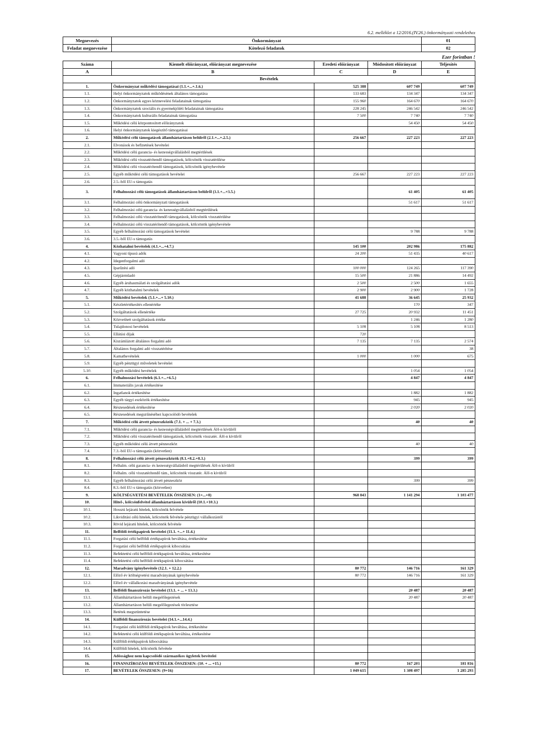6.2. melléklet a 12/2016.(IV.26.) önkormányzati rendelethez
| Megnevezés | Önkormányzat | 01 |
| Feladat megnevezése | Kötelező feladatok | 02 |
Ezer forintban !
| Száma | Kiemelt előirányzat, előirányzat megnevezése | Eredeti előirányzat | Módosított előirányzat | Teljesítés |
| --- | --- | --- | --- | --- |
| A | B | C | D | E |
| Bevételek | | | | |
| 1. | Önkormányzat működési támogatásai (1.1.+...+.1.6.) | 525 388 | 607 749 | 607 749 |
| 1.1. | Helyi önkormányzatok működésének általános támogatása | 133 683 | 134 347 | 134 347 |
| 1.2. | Önkormányzatok egyes köznevelési feladatainak támogatása | 155 960 | 164 670 | 164 670 |
| 1.3. | Önkormányzatok szociális és gyermekjóléti feladatainak támogatása | 228 245 | 246 542 | 246 542 |
| 1.4. | Önkormányzatok kulturális feladatainak támogatása | 7 500 | 7 740 | 7 740 |
| 1.5. | Működési célú központosított előirányzatok | | 54 450 | 54 450 |
| 1.6. | Helyi önkormányzatok kiegészítő támogatásai | | | |
| 2. | Működési célú támogatások államháztartáson belülről (2.1.+...+.2.5.) | 256 667 | 227 223 | 227 223 |
| 2.1. | Elvonások és befizetések bevételei | | | |
| 2.2. | Működési célú garancia- és kezességvállalásból megtérülések | | | |
| 2.3. | Működési célú visszatérítendő támogatások, kölcsönök visszatérülése | | | |
| 2.4. | Működési célú visszatérítendő támogatások, kölcsönök igénybevétele | | | |
| 2.5. | Egyéb működési célú támogatások bevételei | 256 667 | 227 223 | 227 223 |
| 2.6. | 2.5.-ből EU-s támogatás | | | |
| 3. | Felhalmozási célú támogatások államháztartáson belülről (3.1.+...+3.5.) | | 61 405 | 61 405 |
| 3.1. | Felhalmozási célú önkormányzati támogatások | | 51 617 | 51 617 |
| 3.2. | Felhalmozási célú garancia- és kezességvállalásból megtérülések | | | |
| 3.3. | Felhalmozási célú visszatérítendő támogatások, kölcsönök visszatérülése | | | |
| 3.4. | Felhalmozási célú visszatérítendő támogatások, kölcsönök igénybevétele | | | |
| 3.5. | Egyéb felhalmozási célú támogatások bevételei | | 9 788 | 9 788 |
| 3.6. | 3.5.-ből EU-s támogatás | | | |
| 4. | Közhatalmi bevételek (4.1.+...+4.7.) | 145 100 | 202 986 | 175 882 |
| 4.1. | Vagyoni típusú adók | 24 200 | 51 435 | 40 617 |
| 4.2. | Idegenforgalmi adó | | | |
| 4.3. | Iparűzési adó | 100 000 | 124 265 | 117 390 |
| 4.5. | Gépjárműadó | 15 500 | 21 886 | 14 492 |
| 4.6. | Egyéb áruhasználati és szolgáltatási adók | 2 500 | 2 500 | 1 655 |
| 4.7. | Egyéb közhatalmi bevételek | 2 900 | 2 900 | 1 728 |
| 5. | Működési bevételek (5.1.+...+ 5.10.) | 41 688 | 36 645 | 25 932 |
| 5.1. | Készletértékesítés ellenértéke | | 170 | 347 |
| 5.2. | Szolgáltatások ellenértéke | 27 725 | 20 932 | 11 451 |
| 5.3. | Közvetített szolgáltatások értéke | | 1 246 | 1 280 |
| 5.4. | Tulajdonosi bevételek | 5 108 | 5 108 | 8 513 |
| 5.5. | Ellátási díjak | 720 | | |
| 5.6. | Kiszámlázott általános forgalmi adó | 7 135 | 7 135 | 2 574 |
| 5.7. | Általános forgalmi adó visszatérítése | | | 38 |
| 5.8. | Kamatbevételek | 1 000 | 1 000 | 675 |
| 5.9. | Egyéb pénzügyi műveletek bevételei | | | |
| 5.10. | Egyéb működési bevételek | | 1 054 | 1 054 |
| 6. | Felhalmozási bevételek (6.1.+...+6.5.) | | 4 847 | 4 847 |
| 6.1. | Immateriális javak értékesítése | | | |
| 6.2. | Ingatlanok értékesítése | | 1 882 | 1 882 |
| 6.3. | Egyéb tárgyi eszközök értékesítése | | 945 | 945 |
| 6.4. | Részesedések értékesítése | | 2 020 | 2 020 |
| 6.5. | Részesedések megszűnéséhez kapcsolódó bevételek | | | |
| 7. | Működési célú átvett pénzeszközök (7.1. + ... + 7.3.) | | 40 | 40 |
| 7.1. | Működési célú garancia- és kezességvállalásból megtérülések ÁH-n kívülről | | | |
| 7.2. | Működési célú visszatérítendő támogatások, kölcsönök visszatér. ÁH-n kívülről | | | |
| 7.3. | Egyéb működési célú átvett pénzeszköz | | 40 | 40 |
| 7.4. | 7.3.-ból EU-s támogatás (közvetlen) | | | |
| 8. | Felhalmozási célú átvett pénzeszközök (8.1.+8.2.+8.3.) | | 399 | 399 |
| 8.1. | Felhalm. célú garancia- és kezességvállalásból megtérülések ÁH-n kívülről | | | |
| 8.2. | Felhalm. célú visszatérítendő tám., kölcsönök visszatér. ÁH-n kívülről | | | |
| 8.3. | Egyéb felhalmozási célú átvett pénzeszköz | | 399 | 399 |
| 8.4. | 8.3.-ból EU-s támogatás (közvetlen) | | | |
| 9. | KÖLTSÉGVETÉSI BEVÉTELEK ÖSSZESEN: (1+...+8) | 968 843 | 1 141 294 | 1 103 477 |
| 10. | Hitel-, kölcsönfelvétel államháztartáson kívülről (10.1.+10.3.) | | | |
| 10.1. | Hosszú lejáratú hitelek, kölcsönök felvétele | | | |
| 10.2. | Likviditási célú hitelek, kölcsönök felvétele pénzügyi vállalkozástól | | | |
| 10.3. | Rövid lejáratú hitelek, kölcsönök felvétele | | | |
| 11. | Belföldi értékpapírok bevételei (11.1. +...+ 11.4.) | | | |
| 11.1. | Forgatási célú belföldi értékpapírok beváltása, értékesítése | | | |
| 11.2. | Forgatási célú belföldi értékpapírok kibocsátása | | | |
| 11.3. | Befektetési célú belföldi értékpapírok beváltása, értékesítése | | | |
| 11.4. | Befektetési célú belföldi értékpapírok kibocsátása | | | |
| 12. | Maradvány igénybevétele (12.1. + 12.2.) | 80 772 | 146 716 | 161 329 |
| 12.1. | Előző év költségvetési maradványának igénybevétele | 80 772 | 146 716 | 161 329 |
| 12.2. | Előző év vállalkozási maradványának igénybevétele | | | |
| 13. | Belföldi finanszírozás bevételei (13.1. + ... + 13.3.) | | 20 487 | 20 487 |
| 13.1. | Államháztartáson belüli megelőlegezések | | 20 487 | 20 487 |
| 13.2. | Államháztartáson belüli megelőlegezések törlesztése | | | |
| 13.3. | Betétek megszüntetése | | | |
| 14. | Külföldi finanszírozás bevételei (14.1.+...14.4.) | | | |
| 14.1. | Forgatási célú külföldi értékpapírok beváltása, értékesítése | | | |
| 14.2. | Befektetési célú külföldi értékpapírok beváltása, értékesítése | | | |
| 14.3. | Külföldi értékpapírok kibocsátása | | | |
| 14.4. | Külföldi hitelek, kölcsönök felvétele | | | |
| 15. | Adóssághoz nem kapcsolódó származékos ügyletek bevételei | | | |
| 16. | FINANSZÍROZÁSI BEVÉTELEK ÖSSZESEN: (10. + ... +15.) | 80 772 | 167 203 | 181 816 |
| 17. | BEVÉTELEK ÖSSZESEN: (9+16) | 1 049 615 | 1 308 497 | 1 285 293 |